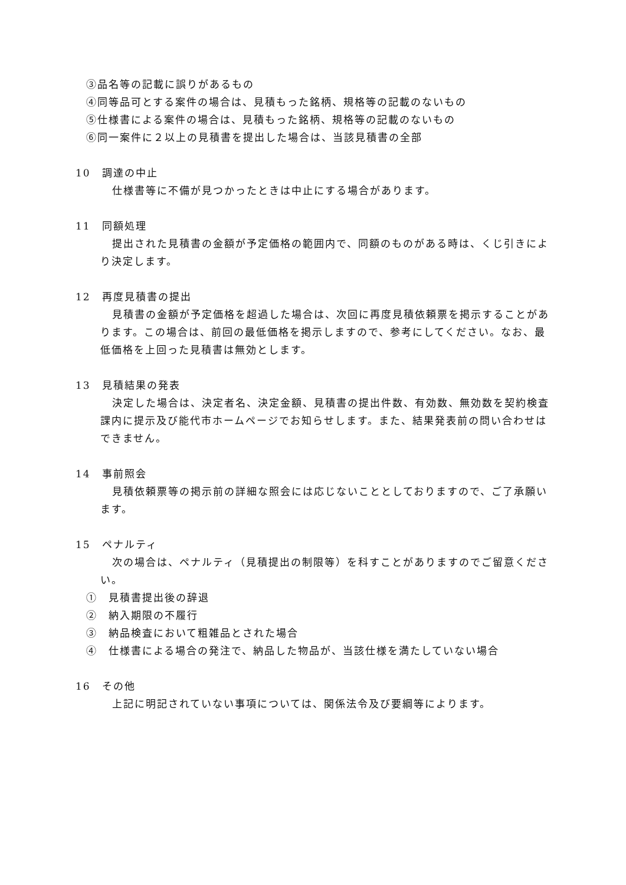③品名等の記載に誤りがあるもの
④同等品可とする案件の場合は、見積もった銘柄、規格等の記載のないもの
⑤仕様書による案件の場合は、見積もった銘柄、規格等の記載のないもの
⑥同一案件に２以上の見積書を提出した場合は、当該見積書の全部
10　調達の中止
仕様書等に不備が見つかったときは中止にする場合があります。
11　同額処理
提出された見積書の金額が予定価格の範囲内で、同額のものがある時は、くじ引きにより決定します。
12　再度見積書の提出
見積書の金額が予定価格を超過した場合は、次回に再度見積依頼票を掲示することがあります。この場合は、前回の最低価格を掲示しますので、参考にしてください。なお、最低価格を上回った見積書は無効とします。
13　見積結果の発表
決定した場合は、決定者名、決定金額、見積書の提出件数、有効数、無効数を契約検査課内に提示及び能代市ホームページでお知らせします。また、結果発表前の問い合わせはできません。
14　事前照会
見積依頼票等の掲示前の詳細な照会には応じないこととしておりますので、ご了承願います。
15　ペナルティ
次の場合は、ペナルティ（見積提出の制限等）を科すことがありますのでご留意ください。
①　見積書提出後の辞退
②　納入期限の不履行
③　納品検査において粗雑品とされた場合
④　仕様書による場合の発注で、納品した物品が、当該仕様を満たしていない場合
16　その他
上記に明記されていない事項については、関係法令及び要綱等によります。